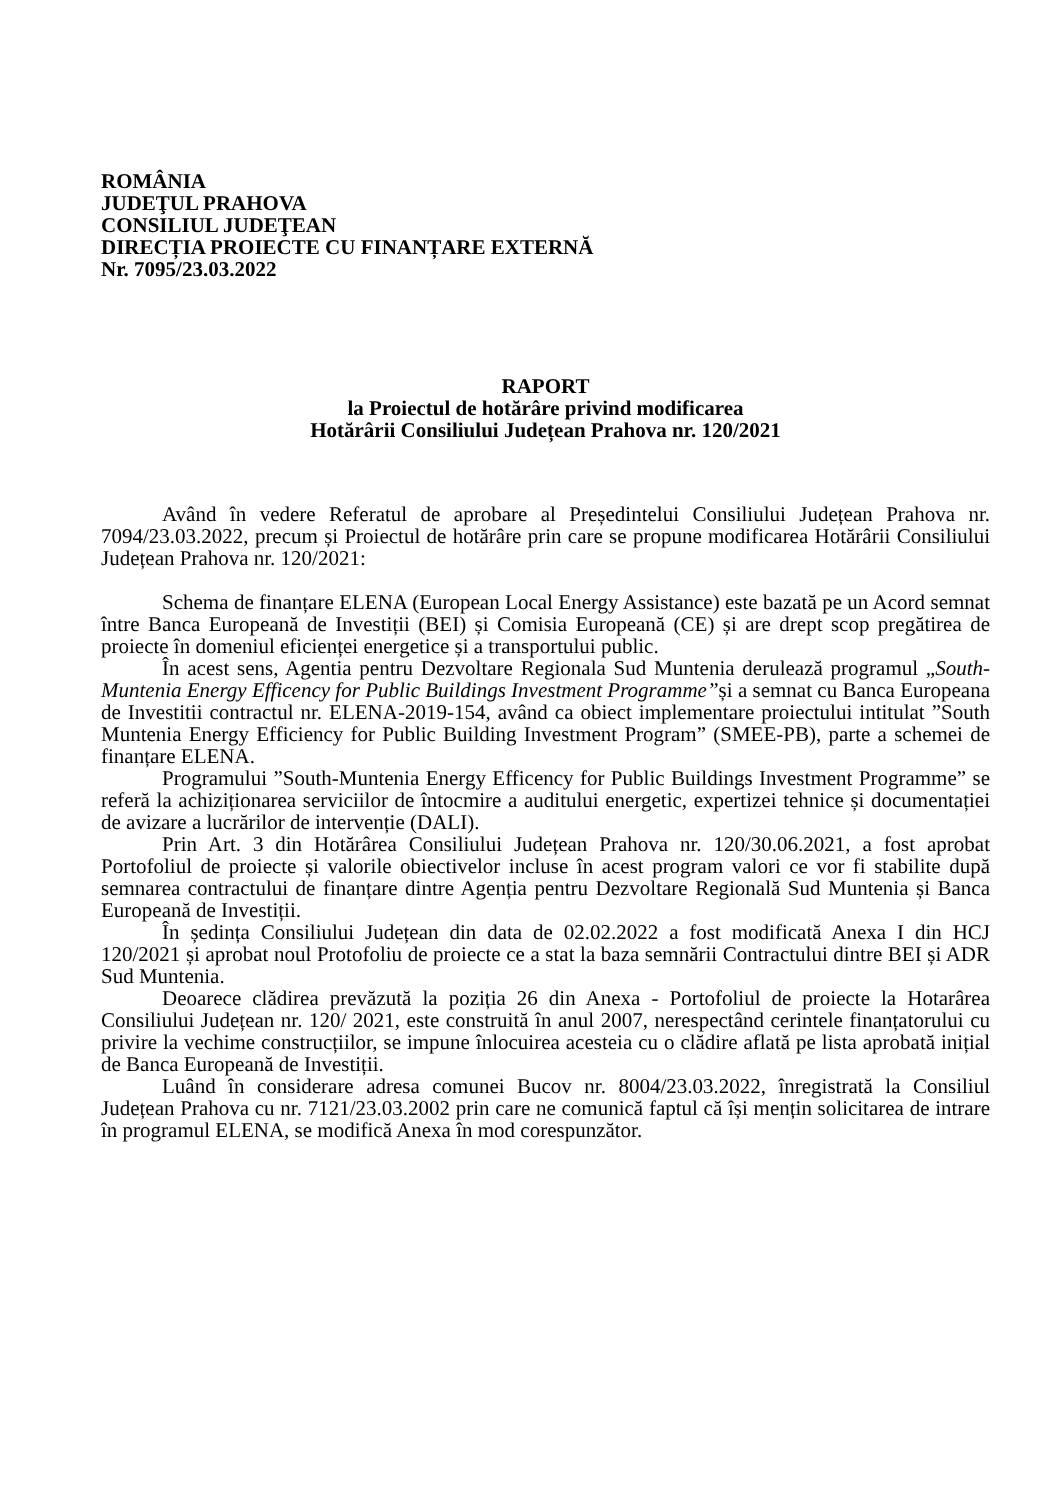ROMÂNIA
JUDEŢUL PRAHOVA
CONSILIUL JUDEŢEAN
DIRECȚIA PROIECTE CU FINANȚARE EXTERNĂ
Nr. 7095/23.03.2022
RAPORT
la Proiectul de hotărâre privind modificarea
Hotărârii Consiliului Județean Prahova nr. 120/2021
Având în vedere Referatul de aprobare al Președintelui Consiliului Județean Prahova nr. 7094/23.03.2022, precum și Proiectul de hotărâre prin care se propune modificarea Hotărârii Consiliului Județean Prahova nr. 120/2021:
Schema de finanțare ELENA (European Local Energy Assistance) este bazată pe un Acord semnat între Banca Europeană de Investiții (BEI) și Comisia Europeană (CE) și are drept scop pregătirea de proiecte în domeniul eficienței energetice și a transportului public.
În acest sens, Agentia pentru Dezvoltare Regionala Sud Muntenia derulează programul „South-Muntenia Energy Efficency for Public Buildings Investment Programme”și a semnat cu Banca Europeana de Investitii contractul nr. ELENA-2019-154, având ca obiect implementare proiectului intitulat ”South Muntenia Energy Efficiency for Public Building Investment Program” (SMEE-PB), parte a schemei de finanțare ELENA.
Programului ”South-Muntenia Energy Efficency for Public Buildings Investment Programme” se referă la achiziționarea serviciilor de întocmire a auditului energetic, expertizei tehnice și documentației de avizare a lucrărilor de intervenție (DALI).
Prin Art. 3 din Hotărârea Consiliului Județean Prahova nr. 120/30.06.2021, a fost aprobat Portofoliul de proiecte și valorile obiectivelor incluse în acest program valori ce vor fi stabilite după semnarea contractului de finanțare dintre Agenția pentru Dezvoltare Regională Sud Muntenia și Banca Europeană de Investiții.
În ședința Consiliului Județean din data de 02.02.2022 a fost modificată Anexa I din HCJ 120/2021 și aprobat noul Protofoliu de proiecte ce a stat la baza semnării Contractului dintre BEI și ADR Sud Muntenia.
Deoarece clădirea prevăzută la poziția 26 din Anexa - Portofoliul de proiecte la Hotarârea Consiliului Județean nr. 120/ 2021, este construită în anul 2007, nerespectând cerintele finanțatorului cu privire la vechime construcțiilor, se impune înlocuirea acesteia cu o clădire aflată pe lista aprobată inițial de Banca Europeană de Investiții.
Luând în considerare adresa comunei Bucov nr. 8004/23.03.2022, înregistrată la Consiliul Județean Prahova cu nr. 7121/23.03.2002 prin care ne comunică faptul că își mențin solicitarea de intrare în programul ELENA, se modifică Anexa în mod corespunzător.